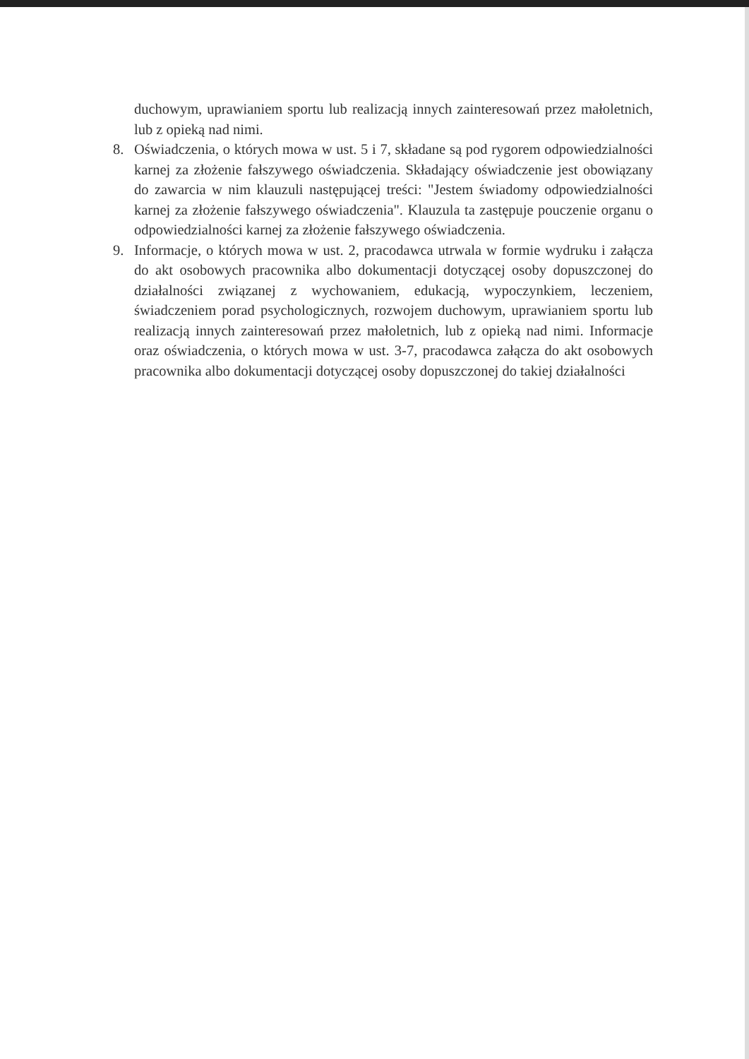duchowym, uprawianiem sportu lub realizacją innych zainteresowań przez małoletnich, lub z opieką nad nimi.
8. Oświadczenia, o których mowa w ust. 5 i 7, składane są pod rygorem odpowiedzialności karnej za złożenie fałszywego oświadczenia. Składający oświadczenie jest obowiązany do zawarcia w nim klauzuli następującej treści: "Jestem świadomy odpowiedzialności karnej za złożenie fałszywego oświadczenia". Klauzula ta zastępuje pouczenie organu o odpowiedzialności karnej za złożenie fałszywego oświadczenia.
9. Informacje, o których mowa w ust. 2, pracodawca utrwala w formie wydruku i załącza do akt osobowych pracownika albo dokumentacji dotyczącej osoby dopuszczonej do działalności związanej z wychowaniem, edukacją, wypoczynkiem, leczeniem, świadczeniem porad psychologicznych, rozwojem duchowym, uprawianiem sportu lub realizacją innych zainteresowań przez małoletnich, lub z opieką nad nimi. Informacje oraz oświadczenia, o których mowa w ust. 3-7, pracodawca załącza do akt osobowych pracownika albo dokumentacji dotyczącej osoby dopuszczonej do takiej działalności